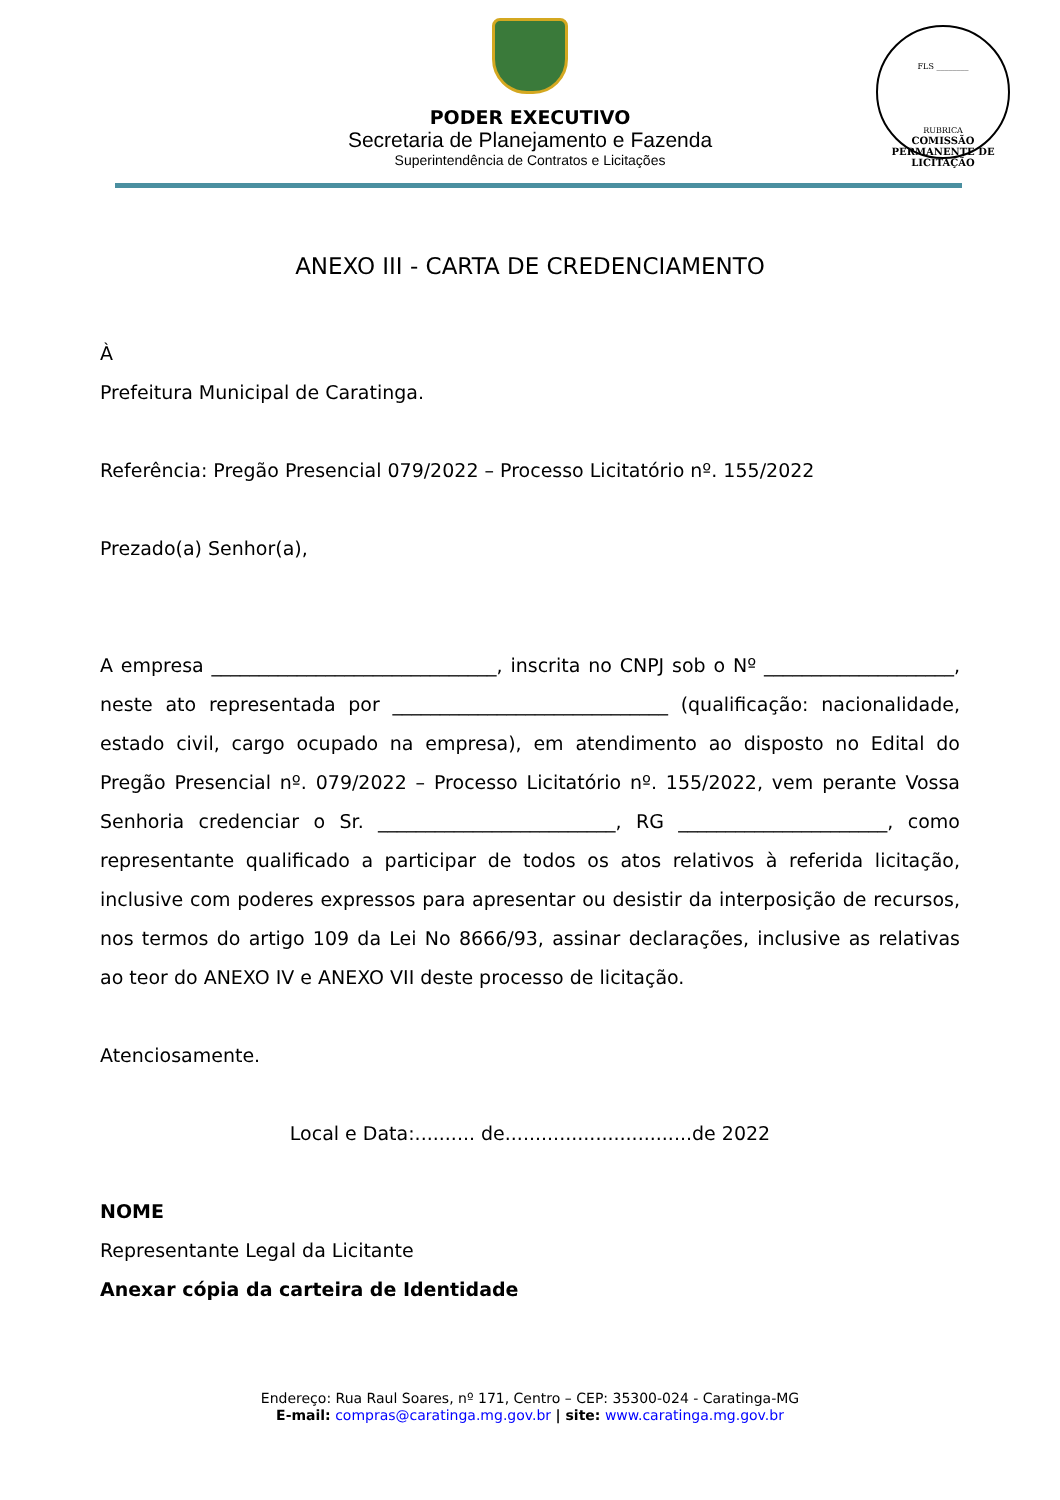PODER EXECUTIVO
Secretaria de Planejamento e Fazenda
Superintendência de Contratos e Licitações
FLS ________
RUBRICA
COMISSÃO PERMANENTE DE LICITAÇÃO
ANEXO III - CARTA DE CREDENCIAMENTO
À
Prefeitura Municipal de Caratinga.
Referência: Pregão Presencial 079/2022 – Processo Licitatório nº. 155/2022
Prezado(a) Senhor(a),
A empresa ______________________________, inscrita no CNPJ sob o Nº ____________________, neste ato representada por _____________________________ (qualificação: nacionalidade, estado civil, cargo ocupado na empresa), em atendimento ao disposto no Edital do Pregão Presencial nº. 079/2022 – Processo Licitatório nº. 155/2022, vem perante Vossa Senhoria credenciar o Sr. _________________________, RG ______________________, como representante qualificado a participar de todos os atos relativos à referida licitação, inclusive com poderes expressos para apresentar ou desistir da interposição de recursos, nos termos do artigo 109 da Lei No 8666/93, assinar declarações, inclusive as relativas ao teor do ANEXO IV e ANEXO VII deste processo de licitação.
Atenciosamente.
Local e Data:.......... de...............................de 2022
NOME
Representante Legal da Licitante
Anexar cópia da carteira de Identidade
Endereço: Rua Raul Soares, nº 171, Centro – CEP: 35300-024 - Caratinga-MG
E-mail: compras@caratinga.mg.gov.br | site: www.caratinga.mg.gov.br